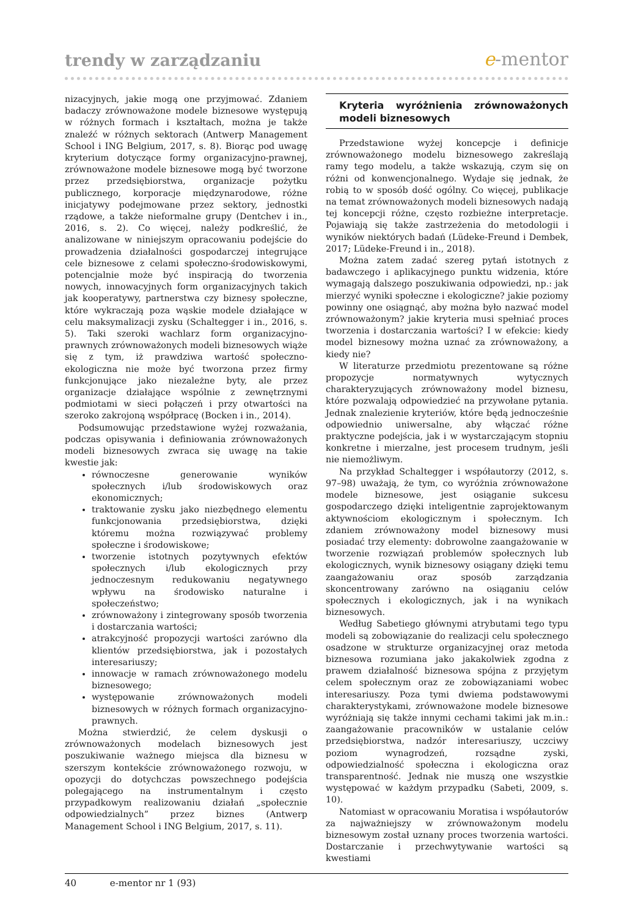trendy w zarządzaniu
e-mentor
nizacyjnych, jakie mogą one przyjmować. Zdaniem badaczy zrównoważone modele biznesowe występują w różnych formach i kształtach, można je także znaleźć w różnych sektorach (Antwerp Management School i ING Belgium, 2017, s. 8). Biorąc pod uwagę kryterium dotyczące formy organizacyjno-prawnej, zrównoważone modele biznesowe mogą być tworzone przez przedsiębiorstwa, organizacje pożytku publicznego, korporacje międzynarodowe, różne inicjatywy podejmowane przez sektory, jednostki rządowe, a także nieformalne grupy (Dentchev i in., 2016, s. 2). Co więcej, należy podkreślić, że analizowane w niniejszym opracowaniu podejście do prowadzenia działalności gospodarczej integrujące cele biznesowe z celami społeczno-środowiskowymi, potencjalnie może być inspiracją do tworzenia nowych, innowacyjnych form organizacyjnych takich jak kooperatywy, partnerstwa czy biznesy społeczne, które wykraczają poza wąskie modele działające w celu maksymalizacji zysku (Schaltegger i in., 2016, s. 5). Taki szeroki wachlarz form organizacyjno-prawnych zrównoważonych modeli biznesowych wiąże się z tym, iż prawdziwa wartość społeczno-ekologiczna nie może być tworzona przez firmy funkcjonujące jako niezależne byty, ale przez organizacje działające wspólnie z zewnętrznymi podmiotami w sieci połączeń i przy otwartości na szeroko zakrojoną współpracę (Bocken i in., 2014).
Podsumowując przedstawione wyżej rozważania, podczas opisywania i definiowania zrównoważonych modeli biznesowych zwraca się uwagę na takie kwestie jak:
równoczesne generowanie wyników społecznych i/lub środowiskowych oraz ekonomicznych;
traktowanie zysku jako niezbędnego elementu funkcjonowania przedsiębiorstwa, dzięki któremu można rozwiązywać problemy społeczne i środowiskowe;
tworzenie istotnych pozytywnych efektów społecznych i/lub ekologicznych przy jednoczesnym redukowaniu negatywnego wpływu na środowisko naturalne i społeczeństwo;
zrównoważony i zintegrowany sposób tworzenia i dostarczania wartości;
atrakcyjność propozycji wartości zarówno dla klientów przedsiębiorstwa, jak i pozostałych interesariuszy;
innowacje w ramach zrównoważonego modelu biznesowego;
występowanie zrównoważonych modeli biznesowych w różnych formach organizacyjno-prawnych.
Można stwierdzić, że celem dyskusji o zrównoważonych modelach biznesowych jest poszukiwanie ważnego miejsca dla biznesu w szerszym kontekście zrównoważonego rozwoju, w opozycji do dotychczas powszechnego podejścia polegającego na instrumentalnym i często przypadkowym realizowaniu działań „społecznie odpowiedzialnych” przez biznes (Antwerp Management School i ING Belgium, 2017, s. 11).
Kryteria wyróżnienia zrównoważonych modeli biznesowych
Przedstawione wyżej koncepcje i definicje zrównoważonego modelu biznesowego zakreślają ramy tego modelu, a także wskazują, czym się on różni od konwencjonalnego. Wydaje się jednak, że robią to w sposób dość ogólny. Co więcej, publikacje na temat zrównoważonych modeli biznesowych nadają tej koncepcji różne, często rozbieżne interpretacje. Pojawiają się także zastrzeżenia do metodologii i wyników niektórych badań (Lüdeke-Freund i Dembek, 2017; Lüdeke-Freund i in., 2018).
Można zatem zadać szereg pytań istotnych z badawczego i aplikacyjnego punktu widzenia, które wymagają dalszego poszukiwania odpowiedzi, np.: jak mierzyć wyniki społeczne i ekologiczne? jakie poziomy powinny one osiągnąć, aby można było nazwać model zrównoważonym? jakie kryteria musi spełniać proces tworzenia i dostarczania wartości? I w efekcie: kiedy model biznesowy można uznać za zrównoważony, a kiedy nie?
W literaturze przedmiotu prezentowane są różne propozycje normatywnych wytycznych charakteryzujących zrównoważony model biznesu, które pozwalają odpowiedzieć na przywołane pytania. Jednak znalezienie kryteriów, które będą jednocześnie odpowiednio uniwersalne, aby włączać różne praktyczne podejścia, jak i w wystarczającym stopniu konkretne i mierzalne, jest procesem trudnym, jeśli nie niemożliwym.
Na przykład Schaltegger i współautorzy (2012, s. 97–98) uważają, że tym, co wyróżnia zrównoważone modele biznesowe, jest osiąganie sukcesu gospodarczego dzięki inteligentnie zaprojektowanym aktywnościom ekologicznym i społecznym. Ich zdaniem zrównoważony model biznesowy musi posiadać trzy elementy: dobrowolne zaangażowanie w tworzenie rozwiązań problemów społecznych lub ekologicznych, wynik biznesowy osiągany dzięki temu zaangażowaniu oraz sposób zarządzania skoncentrowany zarówno na osiąganiu celów społecznych i ekologicznych, jak i na wynikach biznesowych.
Według Sabetiego głównymi atrybutami tego typu modeli są zobowiązanie do realizacji celu społecznego osadzone w strukturze organizacyjnej oraz metoda biznesowa rozumiana jako jakakolwiek zgodna z prawem działalność biznesowa spójna z przyjętym celem społecznym oraz ze zobowiązaniami wobec interesariuszy. Poza tymi dwiema podstawowymi charakterystykami, zrównoważone modele biznesowe wyróżniają się także innymi cechami takimi jak m.in.: zaangażowanie pracowników w ustalanie celów przedsiębiorstwa, nadzór interesariuszy, uczciwy poziom wynagrodzeń, rozsądne zyski, odpowiedzialność społeczna i ekologiczna oraz transparentność. Jednak nie muszą one wszystkie występować w każdym przypadku (Sabeti, 2009, s. 10).
Natomiast w opracowaniu Moratisa i współautorów za najważniejszy w zrównoważonym modelu biznesowym został uznany proces tworzenia wartości. Dostarczanie i przechwytywanie wartości są kwestiami
40 e-mentor nr 1 (93)